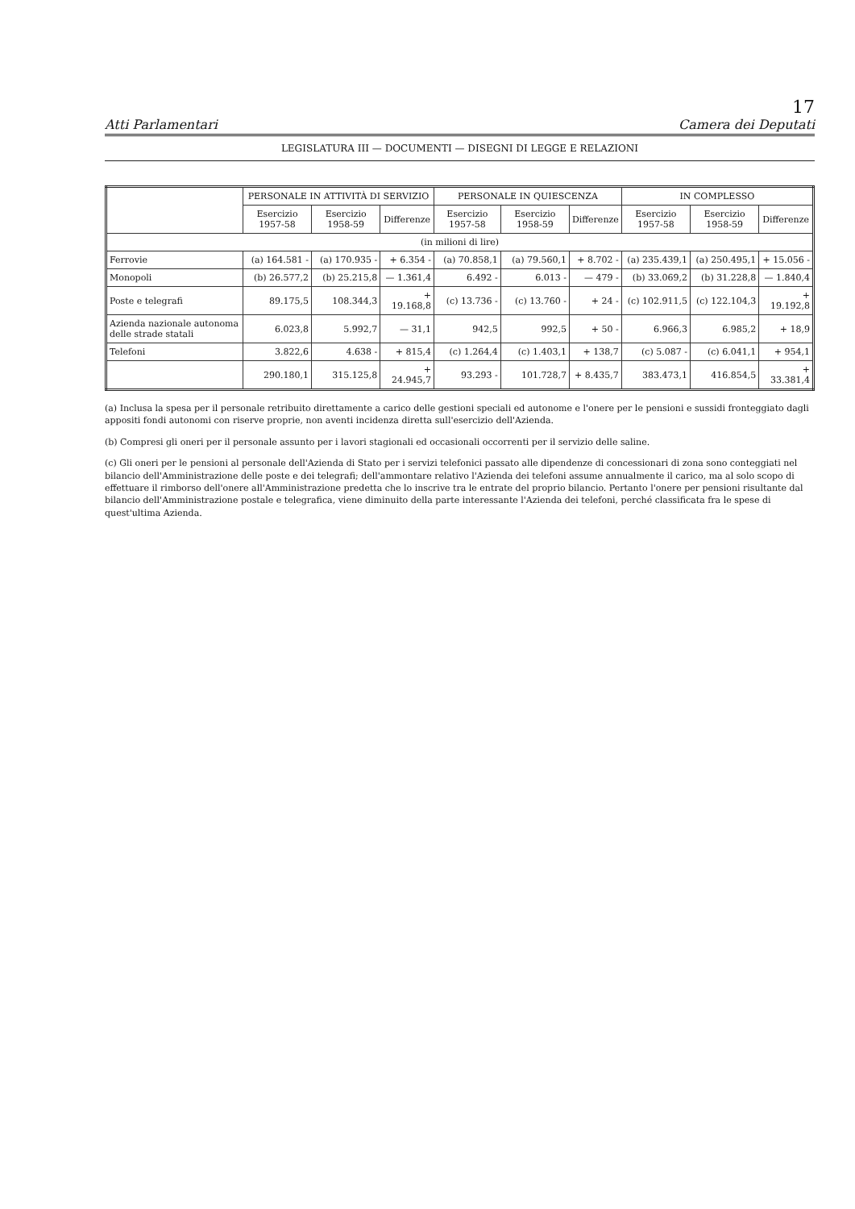17
Atti Parlamentari Camera dei Deputati
LEGISLATURA III — DOCUMENTI — DISEGNI DI LEGGE E RELAZIONI
| | PERSONALE IN ATTIVITÀ DI SERVIZIO | | | PERSONALE IN QUIESCENZA | | | IN COMPLESSO | | |
| --- | --- | --- | --- | --- | --- | --- | --- | --- | --- |
| | Esercizio 1957-58 | Esercizio 1958-59 | Differenze | Esercizio 1957-58 | Esercizio 1958-59 | Differenze | Esercizio 1957-58 | Esercizio 1958-59 | Differenze |
| (in milioni di lire) | | | | | | | | | |
| Ferrovie | (a) 164.581 - | (a) 170.935 - | + 6.354 - | (a) 70.858,1 | (a) 79.560,1 | + 8.702 - | (a) 235.439,1 | (a) 250.495,1 | + 15.056 - |
| Monopoli | (b) 26.577,2 | (b) 25.215,8 | — 1.361,4 | 6.492 - | 6.013 - | — 479 - | (b) 33.069,2 | (b) 31.228,8 | — 1.840,4 |
| Poste e telegrafi | 89.175,5 | 108.344,3 | + 19.168,8 | (c) 13.736 - | (c) 13.760 - | + 24 - | (c) 102.911,5 | (c) 122.104,3 | + 19.192,8 |
| Azienda nazionale autonoma delle strade statali | 6.023,8 | 5.992,7 | — 31,1 | 942,5 | 992,5 | + 50 - | 6.966,3 | 6.985,2 | + 18,9 |
| Telefoni | 3.822,6 | 4.638 - | + 815,4 | (c) 1.264,4 | (c) 1.403,1 | + 138,7 | (c) 5.087 - | (c) 6.041,1 | + 954,1 |
| | 290.180,1 | 315.125,8 | + 24.945,7 | 93.293 - | 101.728,7 | + 8.435,7 | 383.473,1 | 416.854,5 | + 33.381,4 |
(a) Inclusa la spesa per il personale retribuito direttamente a carico delle gestioni speciali ed autonome e l'onere per le pensioni e sussidi fronteggiato dagli appositi fondi autonomi con riserve proprie, non aventi incidenza diretta sull'esercizio dell'Azienda.
(b) Compresi gli oneri per il personale assunto per i lavori stagionali ed occasionali occorrenti per il servizio delle saline.
(c) Gli oneri per le pensioni al personale dell'Azienda di Stato per i servizi telefonici passato alle dipendenze di concessionari di zona sono conteggiati nel bilancio dell'Amministrazione delle poste e dei telegrafi; dell'ammontare relativo l'Azienda dei telefoni assume annualmente il carico, ma al solo scopo di effettuare il rimborso dell'onere all'Amministrazione predetta che lo inscrive tra le entrate del proprio bilancio. Pertanto l'onere per pensioni risultante dal bilancio dell'Amministrazione postale e telegrafica, viene diminuito della parte interessante l'Azienda dei telefoni, perché classificata fra le spese di quest'ultima Azienda.